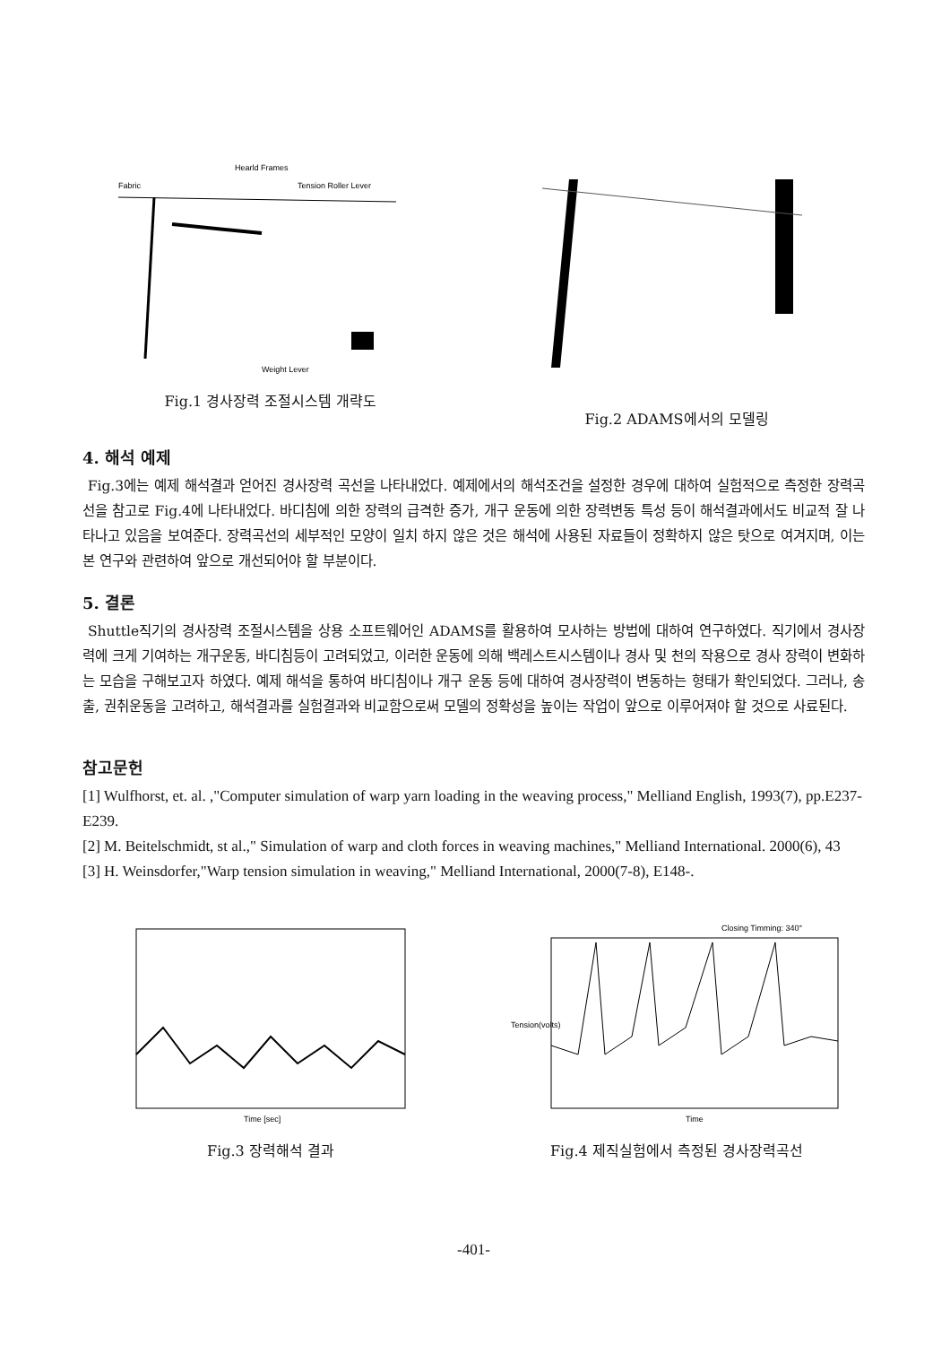Hearld Frames
Fabric
Tension Roller Lever
Weight Lever
Fig.1 경사장력 조절시스템 개략도
Fig.2 ADAMS에서의 모델링
4. 해석 예제
Fig.3에는 예제 해석결과 얻어진 경사장력 곡선을 나타내었다. 예제에서의 해석조건을 설정한 경우에 대하여 실험적으로 측정한 장력곡선을 참고로 Fig.4에 나타내었다. 바디침에 의한 장력의 급격한 증가, 개구 운동에 의한 장력변동 특성 등이 해석결과에서도 비교적 잘 나타나고 있음을 보여준다. 장력곡선의 세부적인 모양이 일치 하지 않은 것은 해석에 사용된 자료들이 정확하지 않은 탓으로 여겨지며, 이는 본 연구와 관련하여 앞으로 개선되어야 할 부분이다.
5. 결론
Shuttle직기의 경사장력 조절시스템을 상용 소프트웨어인 ADAMS를 활용하여 모사하는 방법에 대하여 연구하였다. 직기에서 경사장력에 크게 기여하는 개구운동, 바디침등이 고려되었고, 이러한 운동에 의해 백레스트시스템이나 경사 및 천의 작용으로 경사 장력이 변화하는 모습을 구해보고자 하였다. 예제 해석을 통하여 바디침이나 개구 운동 등에 대하여 경사장력이 변동하는 형태가 확인되었다. 그러나, 송출, 권취운동을 고려하고, 해석결과를 실험결과와 비교함으로써 모델의 정확성을 높이는 작업이 앞으로 이루어져야 할 것으로 사료된다.
참고문헌
[1] Wulfhorst, et. al. ,"Computer simulation of warp yarn loading in the weaving process," Melliand English, 1993(7), pp.E237-E239.
[2] M. Beitelschmidt, st al.," Simulation of warp and cloth forces in weaving machines," Melliand International. 2000(6), 43
[3] H. Weinsdorfer,"Warp tension simulation in weaving," Melliand International, 2000(7-8), E148-.
Time [sec]
Fig.3 장력해석 결과
Closing Timming: 340°
Time
Tension(volts)
Fig.4 제직실험에서 측정된 경사장력곡선
-401-